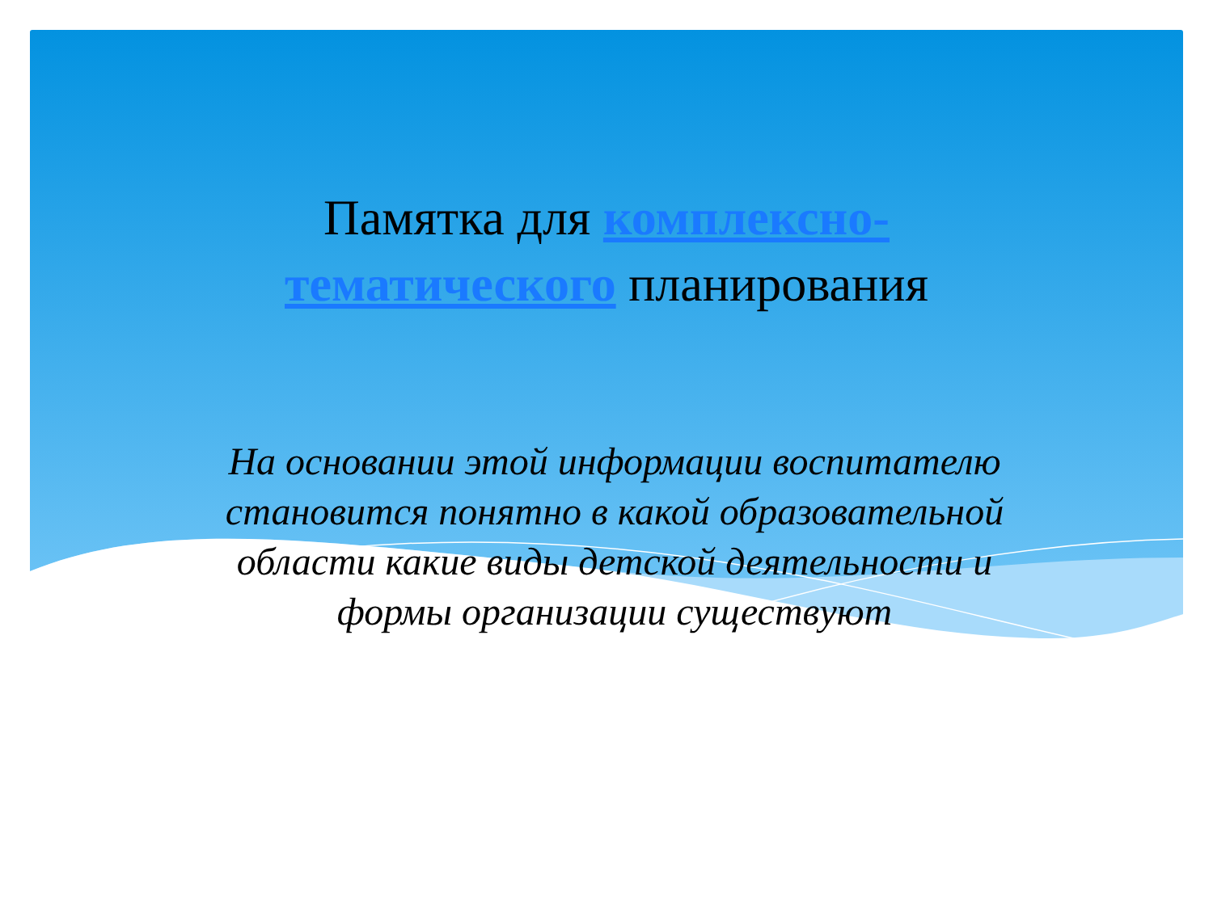Памятка для комплексно-тематического планирования
На основании этой информации воспитателю становится понятно в какой образовательной области какие виды детской деятельности и формы организации существуют